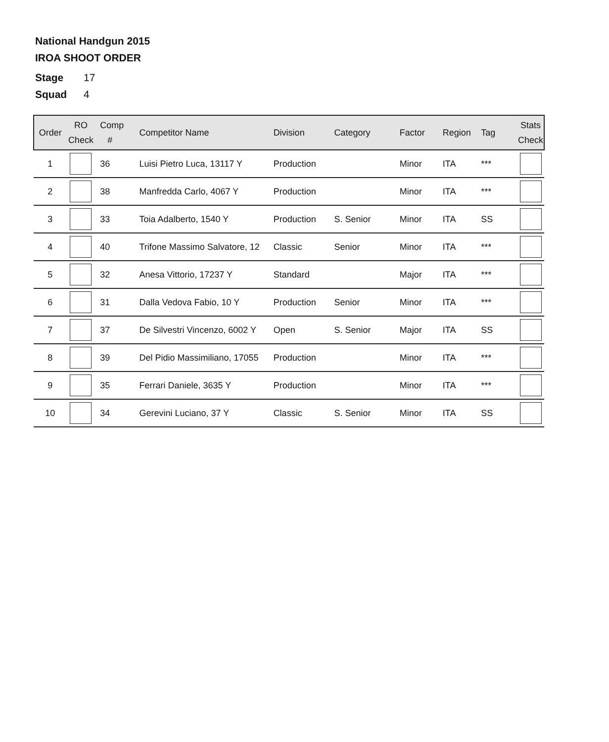National Handgun 2015
IROA SHOOT ORDER
Stage 17
Squad 4
| Order | RO Check | Comp # | Competitor Name | Division | Category | Factor | Region | Tag | Stats Check |
| --- | --- | --- | --- | --- | --- | --- | --- | --- | --- |
| 1 | | 36 | Luisi Pietro Luca, 13117 Y | Production | | Minor | ITA | *** | |
| 2 | | 38 | Manfredda Carlo, 4067 Y | Production | | Minor | ITA | *** | |
| 3 | | 33 | Toia Adalberto, 1540 Y | Production | S. Senior | Minor | ITA | SS | |
| 4 | | 40 | Trifone Massimo Salvatore, 12 | Classic | Senior | Minor | ITA | *** | |
| 5 | | 32 | Anesa Vittorio, 17237 Y | Standard | | Major | ITA | *** | |
| 6 | | 31 | Dalla Vedova Fabio, 10 Y | Production | Senior | Minor | ITA | *** | |
| 7 | | 37 | De Silvestri Vincenzo, 6002 Y | Open | S. Senior | Major | ITA | SS | |
| 8 | | 39 | Del Pidio Massimiliano, 17055 | Production | | Minor | ITA | *** | |
| 9 | | 35 | Ferrari Daniele, 3635 Y | Production | | Minor | ITA | *** | |
| 10 | | 34 | Gerevini Luciano, 37 Y | Classic | S. Senior | Minor | ITA | SS | |